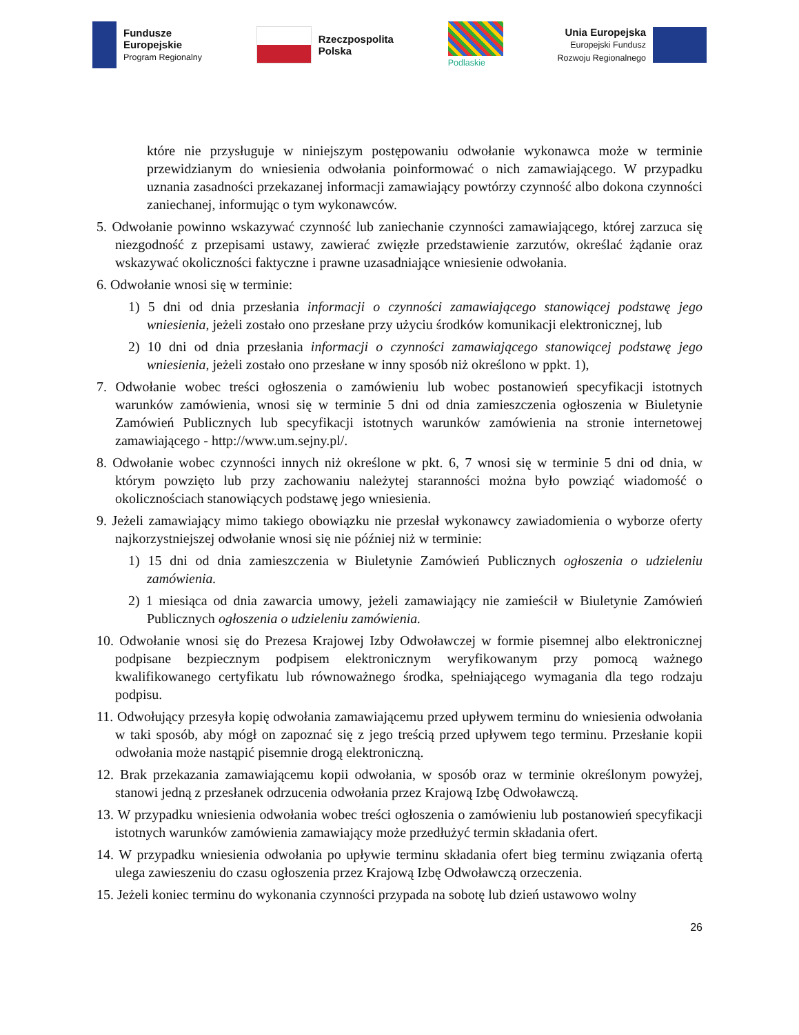Fundusze
Europejskie
Program Regionalny
Rzeczpospolita
Polska
Podlaskie
Unia Europejska
Europejski Fundusz
Rozwoju Regionalnego
które nie przysługuje w niniejszym postępowaniu odwołanie wykonawca może w terminie przewidzianym do wniesienia odwołania poinformować o nich zamawiającego. W przypadku uznania zasadności przekazanej informacji zamawiający powtórzy czynność albo dokona czynności zaniechanej, informując o tym wykonawców.
5. Odwołanie powinno wskazywać czynność lub zaniechanie czynności zamawiającego, której zarzuca się niezgodność z przepisami ustawy, zawierać zwięzłe przedstawienie zarzutów, określać żądanie oraz wskazywać okoliczności faktyczne i prawne uzasadniające wniesienie odwołania.
6. Odwołanie wnosi się w terminie:
1) 5 dni od dnia przesłania informacji o czynności zamawiającego stanowiącej podstawę jego wniesienia, jeżeli zostało ono przesłane przy użyciu środków komunikacji elektronicznej, lub
2) 10 dni od dnia przesłania informacji o czynności zamawiającego stanowiącej podstawę jego wniesienia, jeżeli zostało ono przesłane w inny sposób niż określono w ppkt. 1),
7. Odwołanie wobec treści ogłoszenia o zamówieniu lub wobec postanowień specyfikacji istotnych warunków zamówienia, wnosi się w terminie 5 dni od dnia zamieszczenia ogłoszenia w Biuletynie Zamówień Publicznych lub specyfikacji istotnych warunków zamówienia na stronie internetowej zamawiającego - http://www.um.sejny.pl/.
8. Odwołanie wobec czynności innych niż określone w pkt. 6, 7 wnosi się w terminie 5 dni od dnia, w którym powzięto lub przy zachowaniu należytej staranności można było powziąć wiadomość o okolicznościach stanowiących podstawę jego wniesienia.
9. Jeżeli zamawiający mimo takiego obowiązku nie przesłał wykonawcy zawiadomienia o wyborze oferty najkorzystniejszej odwołanie wnosi się nie później niż w terminie:
1) 15 dni od dnia zamieszczenia w Biuletynie Zamówień Publicznych ogłoszenia o udzieleniu zamówienia.
2) 1 miesiąca od dnia zawarcia umowy, jeżeli zamawiający nie zamieścił w Biuletynie Zamówień Publicznych ogłoszenia o udzieleniu zamówienia.
10. Odwołanie wnosi się do Prezesa Krajowej Izby Odwoławczej w formie pisemnej albo elektronicznej podpisane bezpiecznym podpisem elektronicznym weryfikowanym przy pomocą ważnego kwalifikowanego certyfikatu lub równoważnego środka, spełniającego wymagania dla tego rodzaju podpisu.
11. Odwołujący przesyła kopię odwołania zamawiającemu przed upływem terminu do wniesienia odwołania w taki sposób, aby mógł on zapoznać się z jego treścią przed upływem tego terminu. Przesłanie kopii odwołania może nastąpić pisemnie drogą elektroniczną.
12. Brak przekazania zamawiającemu kopii odwołania, w sposób oraz w terminie określonym powyżej, stanowi jedną z przesłanek odrzucenia odwołania przez Krajową Izbę Odwoławczą.
13. W przypadku wniesienia odwołania wobec treści ogłoszenia o zamówieniu lub postanowień specyfikacji istotnych warunków zamówienia zamawiający może przedłużyć termin składania ofert.
14. W przypadku wniesienia odwołania po upływie terminu składania ofert bieg terminu związania ofertą ulega zawieszeniu do czasu ogłoszenia przez Krajową Izbę Odwoławczą orzeczenia.
15. Jeżeli koniec terminu do wykonania czynności przypada na sobotę lub dzień ustawowo wolny
26